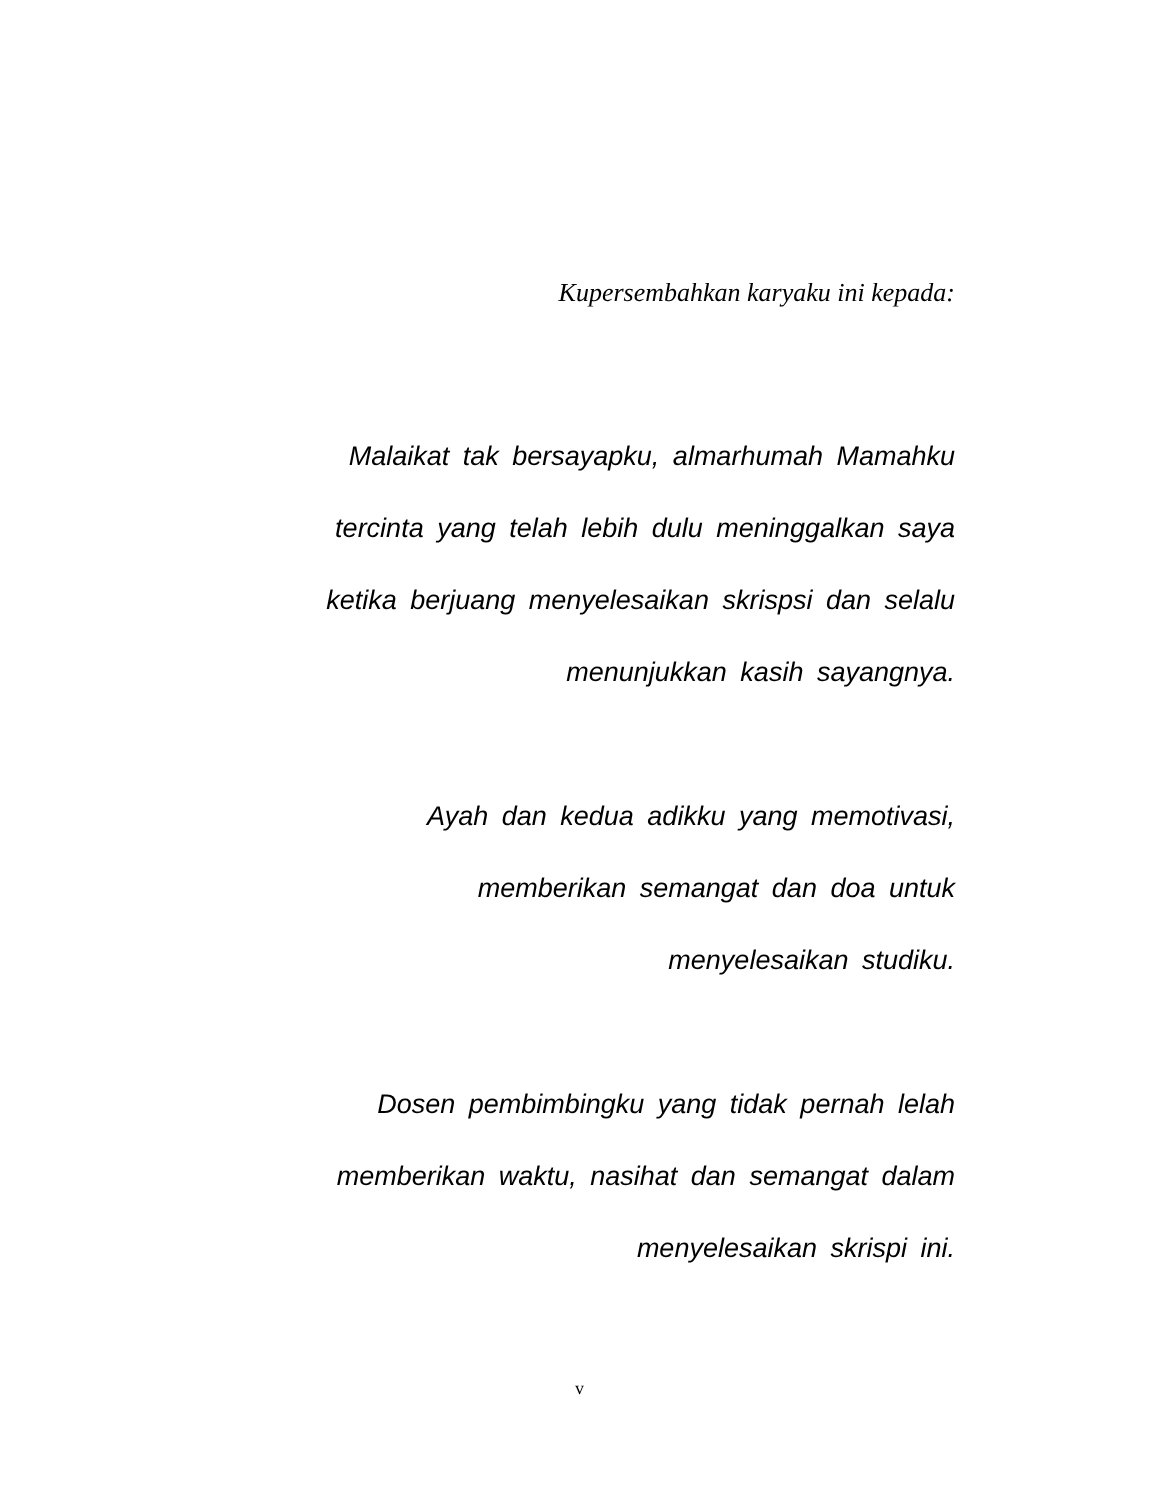Kupersembahkan karyaku ini kepada:
Malaikat tak bersayapku, almarhumah Mamahku
tercinta yang telah lebih dulu meninggalkan saya
ketika berjuang menyelesaikan skrispsi dan selalu
menunjukkan kasih sayangnya.
Ayah dan kedua adikku yang memotivasi,
memberikan semangat dan doa untuk
menyelesaikan studiku.
Dosen pembimbingku yang tidak pernah lelah
memberikan waktu, nasihat dan semangat dalam
menyelesaikan skrispi ini.
v